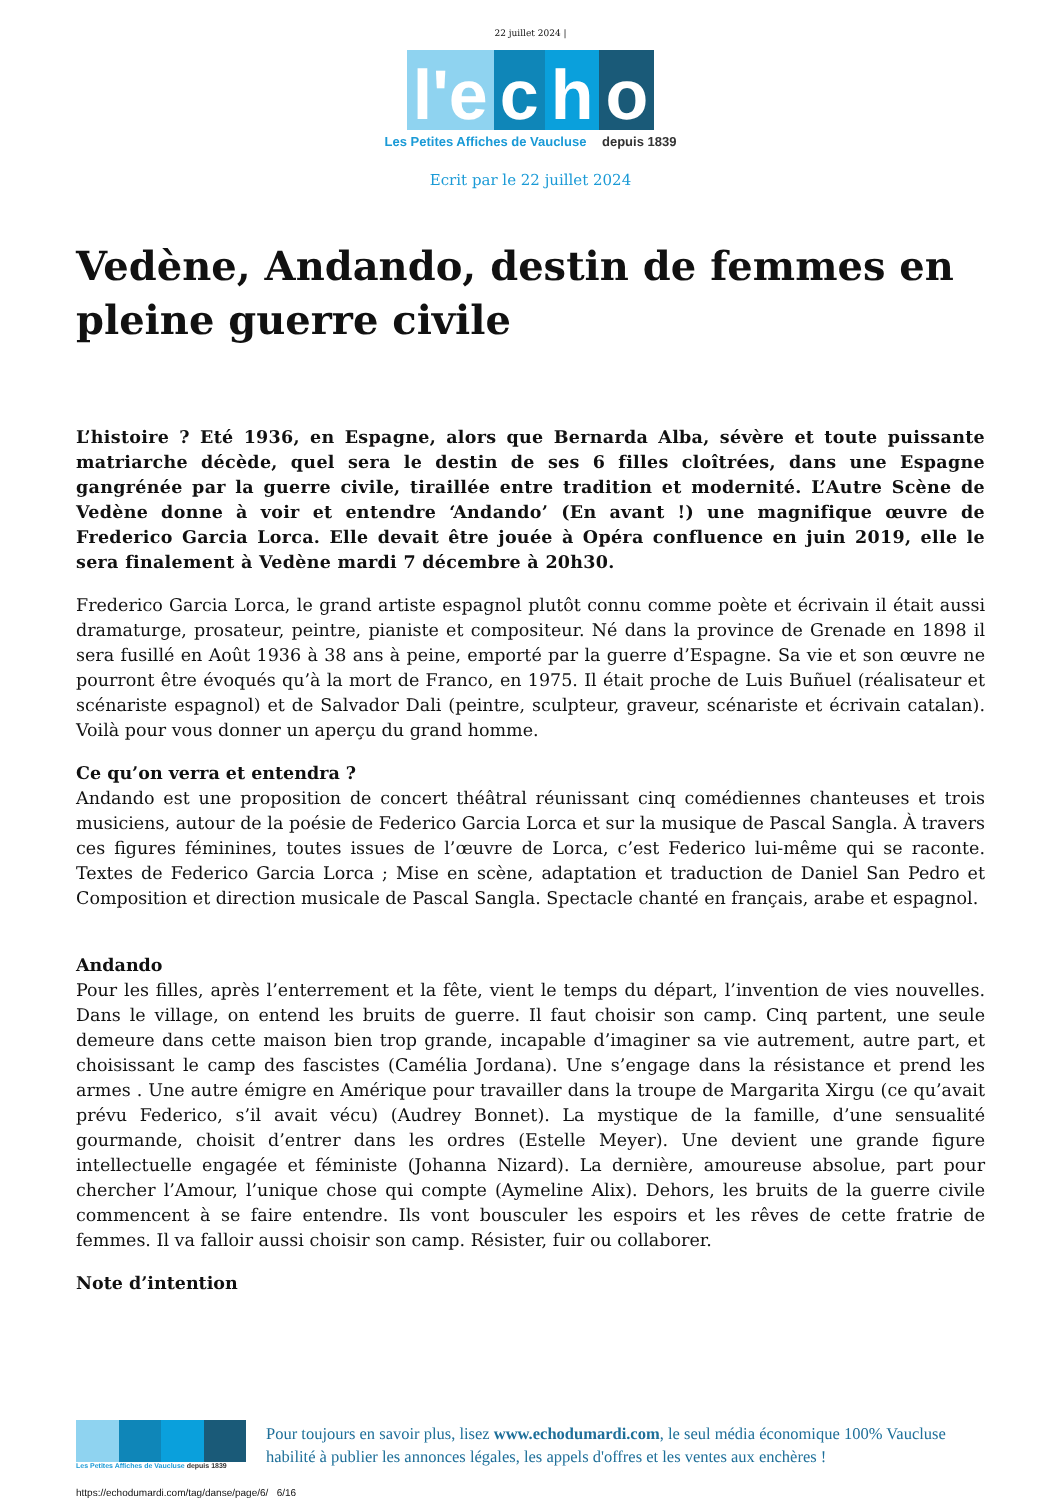22 juillet 2024 |
l'e c h o
Les Petites Affiches de Vaucluse depuis 1839
Ecrit par le 22 juillet 2024
Vedène, Andando, destin de femmes en pleine guerre civile
L’histoire ? Eté 1936, en Espagne, alors que Bernarda Alba, sévère et toute puissante matriarche décède, quel sera le destin de ses 6 filles cloîtrées, dans une Espagne gangrénée par la guerre civile, tiraillée entre tradition et modernité. L’Autre Scène de Vedène donne à voir et entendre ‘Andando’ (En avant !) une magnifique œuvre de Frederico Garcia Lorca. Elle devait être jouée à Opéra confluence en juin 2019, elle le sera finalement à Vedène mardi 7 décembre à 20h30.
Frederico Garcia Lorca, le grand artiste espagnol plutôt connu comme poète et écrivain il était aussi dramaturge, prosateur, peintre, pianiste et compositeur. Né dans la province de Grenade en 1898 il sera fusillé en Août 1936 à 38 ans à peine, emporté par la guerre d’Espagne. Sa vie et son œuvre ne pourront être évoqués qu’à la mort de Franco, en 1975. Il était proche de Luis Buñuel (réalisateur et scénariste espagnol) et de Salvador Dali (peintre, sculpteur, graveur, scénariste et écrivain catalan). Voilà pour vous donner un aperçu du grand homme.
Ce qu’on verra et entendra ?
Andando est une proposition de concert théâtral réunissant cinq comédiennes chanteuses et trois musiciens, autour de la poésie de Federico Garcia Lorca et sur la musique de Pascal Sangla. À travers ces figures féminines, toutes issues de l’œuvre de Lorca, c’est Federico lui-même qui se raconte. Textes de Federico Garcia Lorca ; Mise en scène, adaptation et traduction de Daniel San Pedro et Composition et direction musicale de Pascal Sangla. Spectacle chanté en français, arabe et espagnol.
Andando
Pour les filles, après l’enterrement et la fête, vient le temps du départ, l’invention de vies nouvelles. Dans le village, on entend les bruits de guerre. Il faut choisir son camp. Cinq partent, une seule demeure dans cette maison bien trop grande, incapable d’imaginer sa vie autrement, autre part, et choisissant le camp des fascistes (Camélia Jordana). Une s’engage dans la résistance et prend les armes . Une autre émigre en Amérique pour travailler dans la troupe de Margarita Xirgu (ce qu’avait prévu Federico, s’il avait vécu) (Audrey Bonnet). La mystique de la famille, d’une sensualité gourmande, choisit d’entrer dans les ordres (Estelle Meyer). Une devient une grande figure intellectuelle engagée et féministe (Johanna Nizard). La dernière, amoureuse absolue, part pour chercher l’Amour, l’unique chose qui compte (Aymeline Alix). Dehors, les bruits de la guerre civile commencent à se faire entendre. Ils vont bousculer les espoirs et les rêves de cette fratrie de femmes. Il va falloir aussi choisir son camp. Résister, fuir ou collaborer.
Note d’intention
Les Petites Affiches de Vaucluse depuis 1839
Pour toujours en savoir plus, lisez www.echodumardi.com, le seul média économique 100% Vaucluse habilité à publier les annonces légales, les appels d'offres et les ventes aux enchères !
https://echodumardi.com/tag/danse/page/6/ 6/16